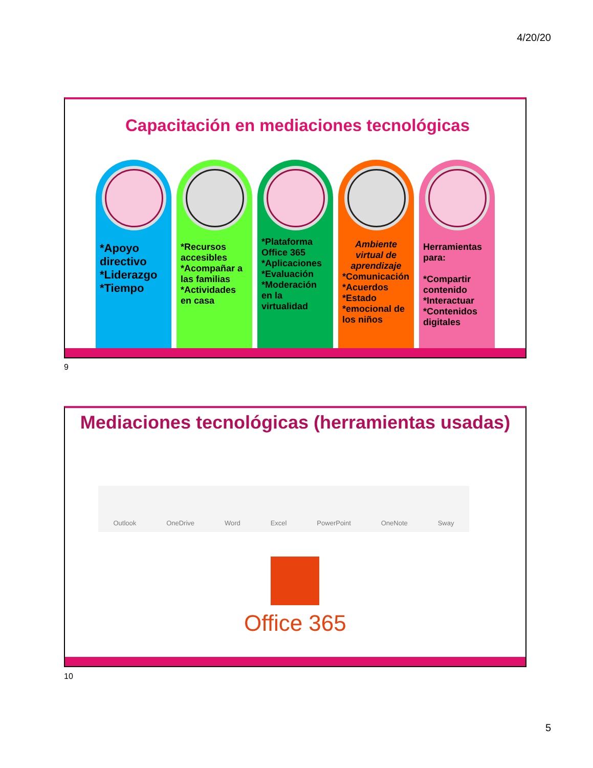4/20/20
Capacitación en mediaciones tecnológicas
*Apoyo directivo
*Liderazgo
*Tiempo
*Recursos accesibles
*Acompañar a las familias
*Actividades en casa
*Plataforma Office 365
*Aplicaciones
*Evaluación
*Moderación en la virtualidad
Ambiente virtual de aprendizaje
*Comunicación
*Acuerdos
*Estado
*emocional de los niños
Herramientas para:
*Compartir contenido
*Interactuar
*Contenidos digitales
9
Mediaciones tecnológicas (herramientas usadas)
Outlook OneDrive Word Excel PowerPoint OneNote Sway
Office 365
10
5